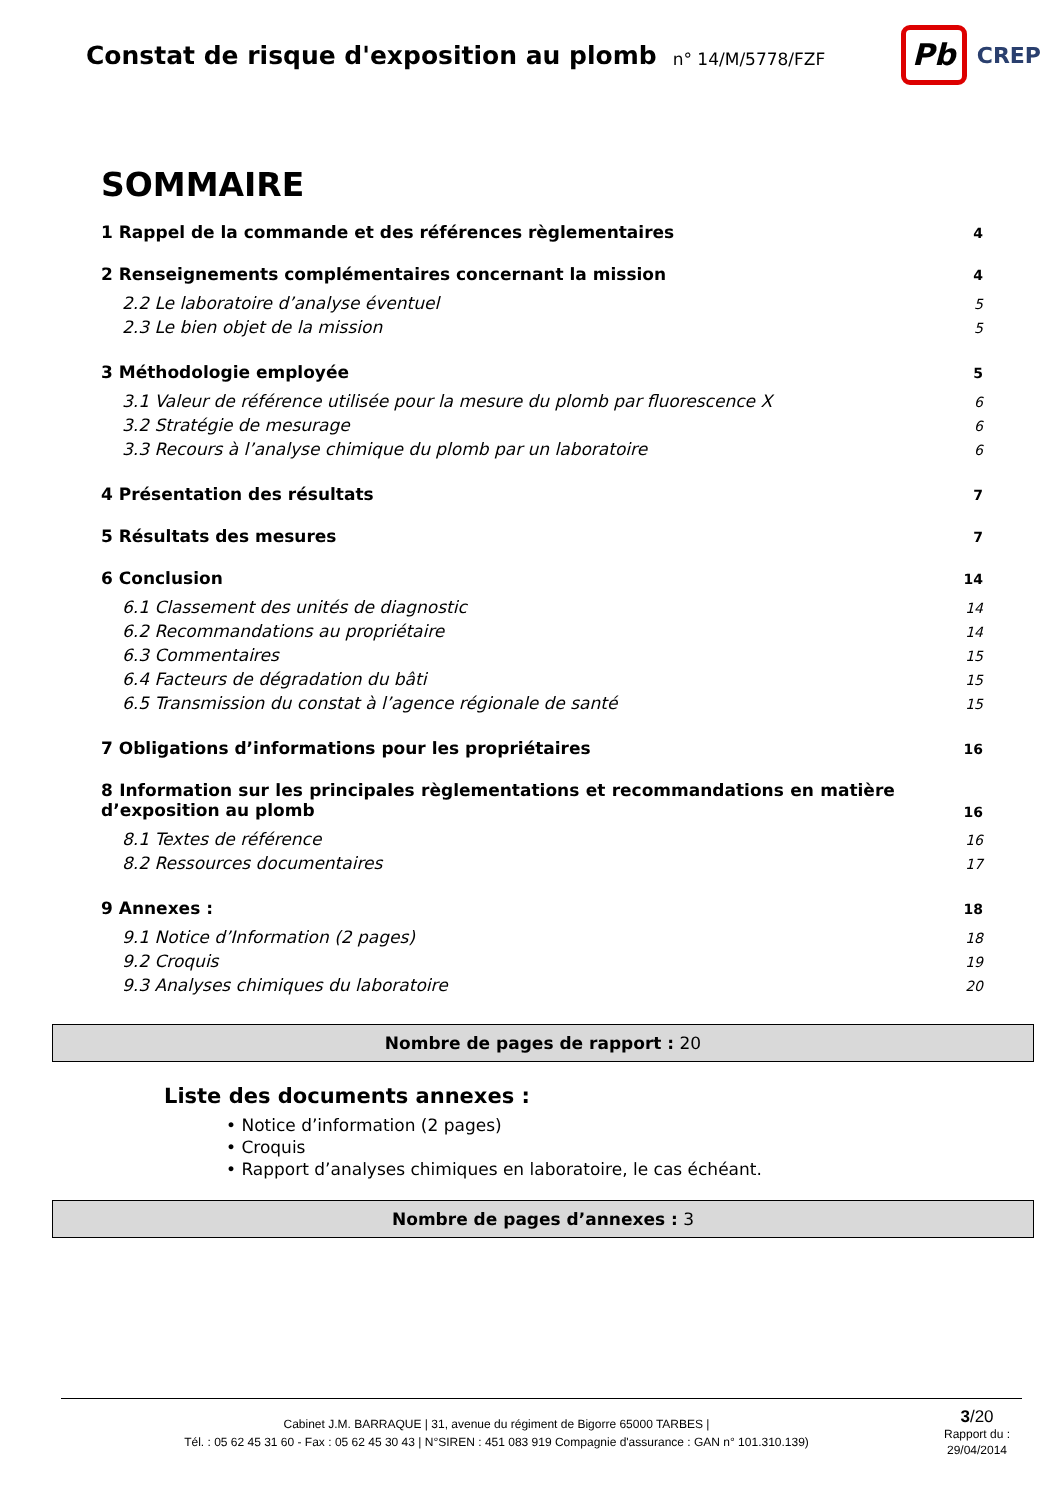Constat de risque d'exposition au plomb
n° 14/M/5778/FZF
Pb
CREP
SOMMAIRE
1 Rappel de la commande et des références règlementaires 4
2 Renseignements complémentaires concernant la mission 4
2.2 Le laboratoire d’analyse éventuel 5
2.3 Le bien objet de la mission 5
3 Méthodologie employée 5
3.1 Valeur de référence utilisée pour la mesure du plomb par fluorescence X 6
3.2 Stratégie de mesurage 6
3.3 Recours à l’analyse chimique du plomb par un laboratoire 6
4 Présentation des résultats 7
5 Résultats des mesures 7
6 Conclusion 14
6.1 Classement des unités de diagnostic 14
6.2 Recommandations au propriétaire 14
6.3 Commentaires 15
6.4 Facteurs de dégradation du bâti 15
6.5 Transmission du constat à l’agence régionale de santé 15
7 Obligations d’informations pour les propriétaires 16
8 Information sur les principales règlementations et recommandations en matière d’exposition au plomb 16
8.1 Textes de référence 16
8.2 Ressources documentaires 17
9 Annexes : 18
9.1 Notice d’Information (2 pages) 18
9.2 Croquis 19
9.3 Analyses chimiques du laboratoire 20
Nombre de pages de rapport : 20
Liste des documents annexes :
• Notice d’information (2 pages)
• Croquis
• Rapport d’analyses chimiques en laboratoire, le cas échéant.
Nombre de pages d’annexes : 3
Cabinet J.M. BARRAQUE | 31, avenue du régiment de Bigorre 65000 TARBES |
Tél. : 05 62 45 31 60 - Fax : 05 62 45 30 43 | N°SIREN : 451 083 919 Compagnie d'assurance : GAN n° 101.310.139)
3/20
Rapport du :
29/04/2014